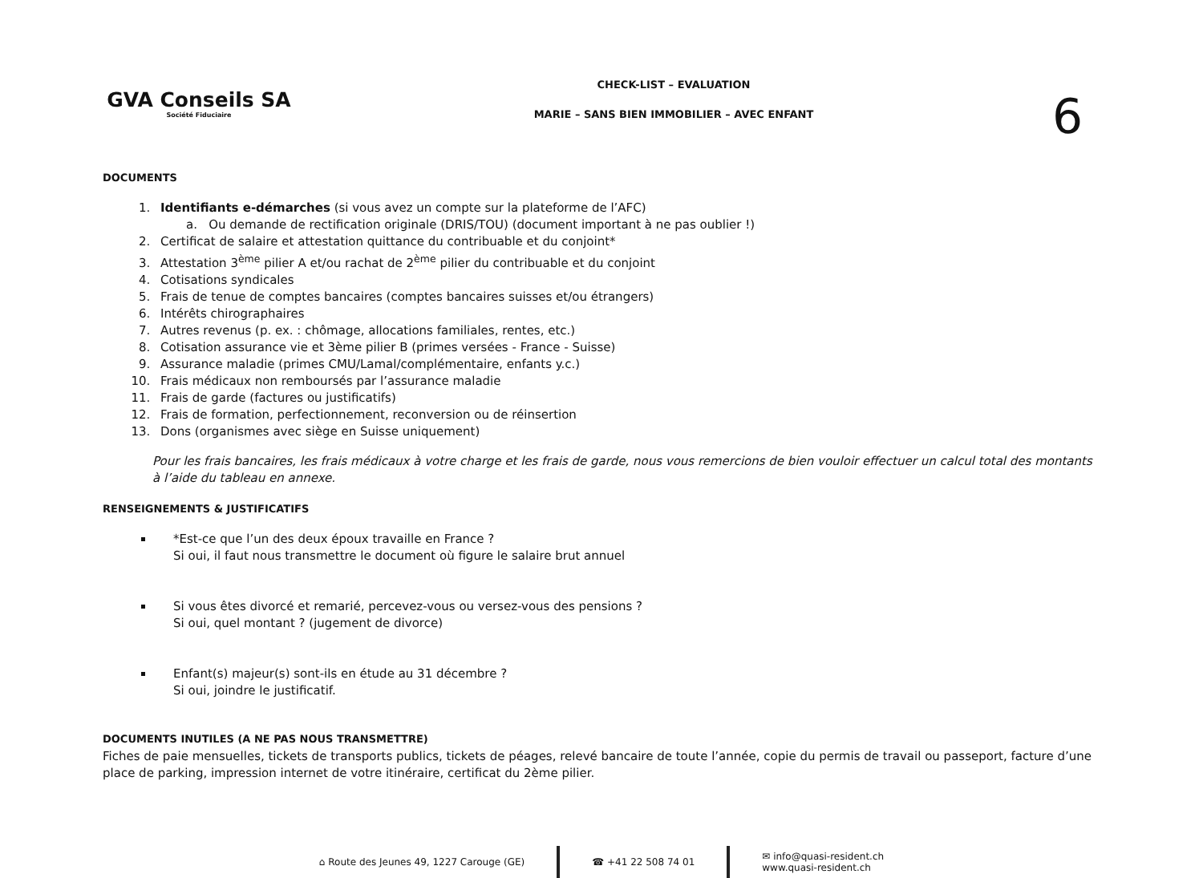GVA Conseils SA
Société Fiduciaire
CHECK-LIST – EVALUATION
MARIE – SANS BIEN IMMOBILIER – AVEC ENFANT
6
DOCUMENTS
1. Identifiants e-démarches (si vous avez un compte sur la plateforme de l’AFC)
a. Ou demande de rectification originale (DRIS/TOU) (document important à ne pas oublier !)
2. Certificat de salaire et attestation quittance du contribuable et du conjoint*
3. Attestation 3<sup>ème</sup> pilier A et/ou rachat de 2<sup>ème</sup> pilier du contribuable et du conjoint
4. Cotisations syndicales
5. Frais de tenue de comptes bancaires (comptes bancaires suisses et/ou étrangers)
6. Intérêts chirographaires
7. Autres revenus (p. ex. : chômage, allocations familiales, rentes, etc.)
8. Cotisation assurance vie et 3ème pilier B (primes versées - France - Suisse)
9. Assurance maladie (primes CMU/Lamal/complémentaire, enfants y.c.)
10. Frais médicaux non remboursés par l’assurance maladie
11. Frais de garde (factures ou justificatifs)
12. Frais de formation, perfectionnement, reconversion ou de réinsertion
13. Dons (organismes avec siège en Suisse uniquement)
Pour les frais bancaires, les frais médicaux à votre charge et les frais de garde, nous vous remercions de bien vouloir effectuer un calcul total des montants à l’aide du tableau en annexe.
RENSEIGNEMENTS & JUSTIFICATIFS
*Est-ce que l’un des deux époux travaille en France ?
Si oui, il faut nous transmettre le document où figure le salaire brut annuel
Si vous êtes divorcé et remarié, percevez-vous ou versez-vous des pensions ?
Si oui, quel montant ? (jugement de divorce)
Enfant(s) majeur(s) sont-ils en étude au 31 décembre ?
Si oui, joindre le justificatif.
DOCUMENTS INUTILES (A NE PAS NOUS TRANSMETTRE)
Fiches de paie mensuelles, tickets de transports publics, tickets de péages, relevé bancaire de toute l’année, copie du permis de travail ou passeport, facture d’une place de parking, impression internet de votre itinéraire, certificat du 2ème pilier.
⌂ Route des Jeunes 49, 1227 Carouge (GE)
☎ +41 22 508 74 01
✉ info@quasi-resident.ch
www.quasi-resident.ch